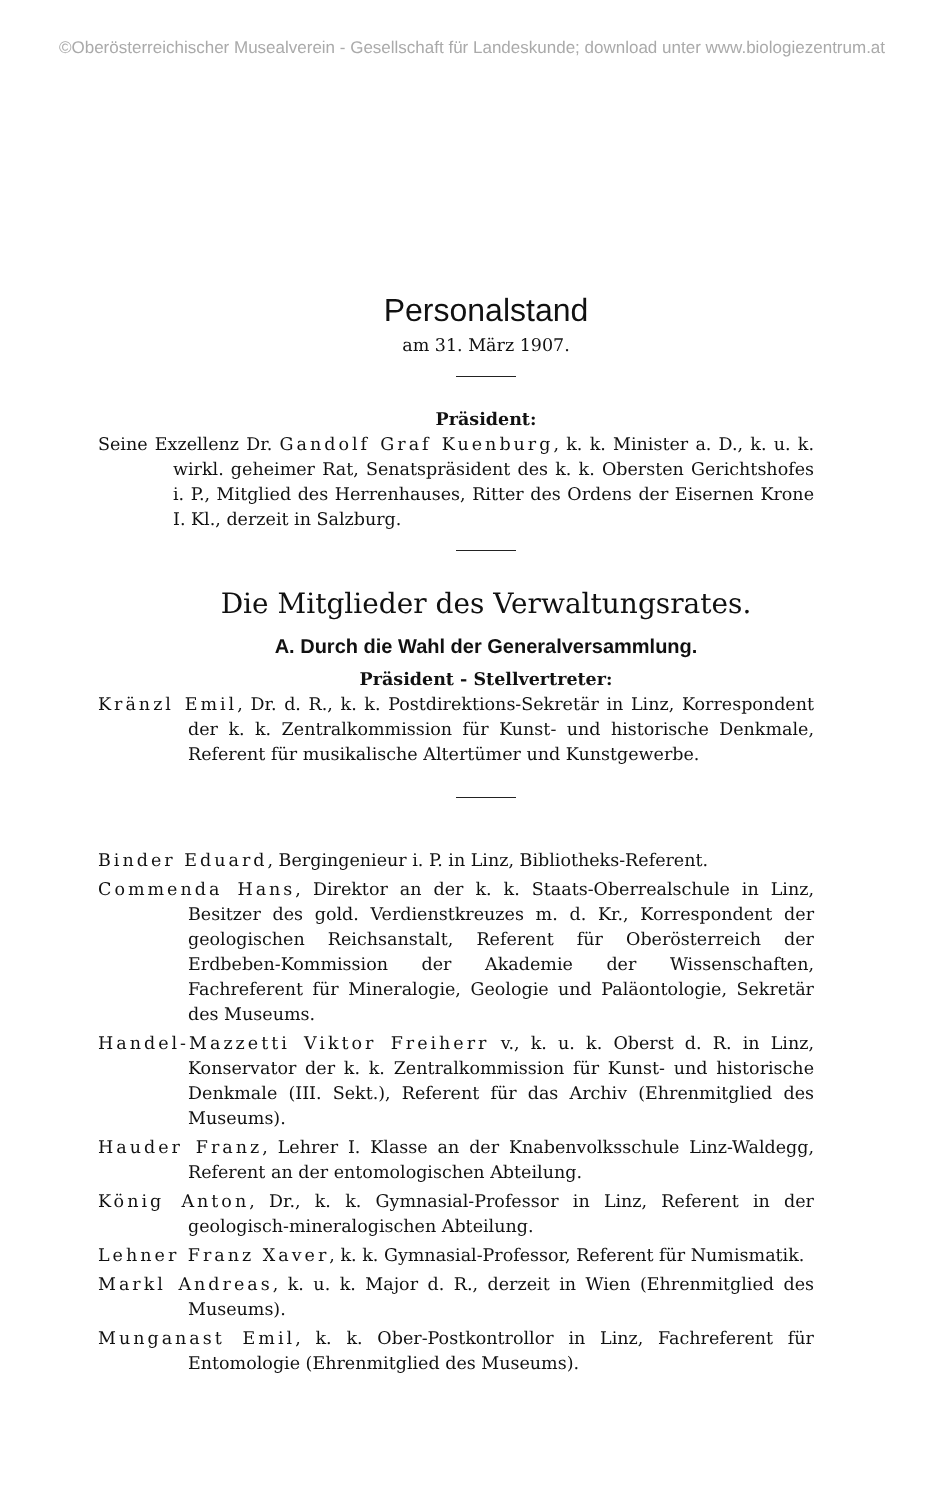©Oberösterreichischer Musealverein - Gesellschaft für Landeskunde; download unter www.biologiezentrum.at
Personalstand
am 31. März 1907.
Präsident:
Seine Exzellenz Dr. Gandolf Graf Kuenburg, k. k. Minister a. D., k. u. k. wirkl. geheimer Rat, Senatspräsident des k. k. Obersten Gerichtshofes i. P., Mitglied des Herrenhauses, Ritter des Ordens der Eisernen Krone I. Kl., derzeit in Salzburg.
Die Mitglieder des Verwaltungsrates.
A. Durch die Wahl der Generalversammlung.
Präsident - Stellvertreter:
Kränzl Emil, Dr. d. R., k. k. Postdirektions-Sekretär in Linz, Korrespondent der k. k. Zentralkommission für Kunst- und historische Denkmale, Referent für musikalische Altertümer und Kunstgewerbe.
Binder Eduard, Bergingenieur i. P. in Linz, Bibliotheks-Referent.
Commenda Hans, Direktor an der k. k. Staats-Oberrealschule in Linz, Besitzer des gold. Verdienstkreuzes m. d. Kr., Korrespondent der geologischen Reichsanstalt, Referent für Oberösterreich der Erdbeben-Kommission der Akademie der Wissenschaften, Fachreferent für Mineralogie, Geologie und Paläontologie, Sekretär des Museums.
Handel-Mazzetti Viktor Freiherr v., k. u. k. Oberst d. R. in Linz, Konservator der k. k. Zentralkommission für Kunst- und historische Denkmale (III. Sekt.), Referent für das Archiv (Ehrenmitglied des Museums).
Hauder Franz, Lehrer I. Klasse an der Knabenvolksschule Linz-Waldegg, Referent an der entomologischen Abteilung.
König Anton, Dr., k. k. Gymnasial-Professor in Linz, Referent in der geologisch-mineralogischen Abteilung.
Lehner Franz Xaver, k. k. Gymnasial-Professor, Referent für Numismatik.
Markl Andreas, k. u. k. Major d. R., derzeit in Wien (Ehrenmitglied des Museums).
Munganast Emil, k. k. Ober-Postkontrollor in Linz, Fachreferent für Entomologie (Ehrenmitglied des Museums).